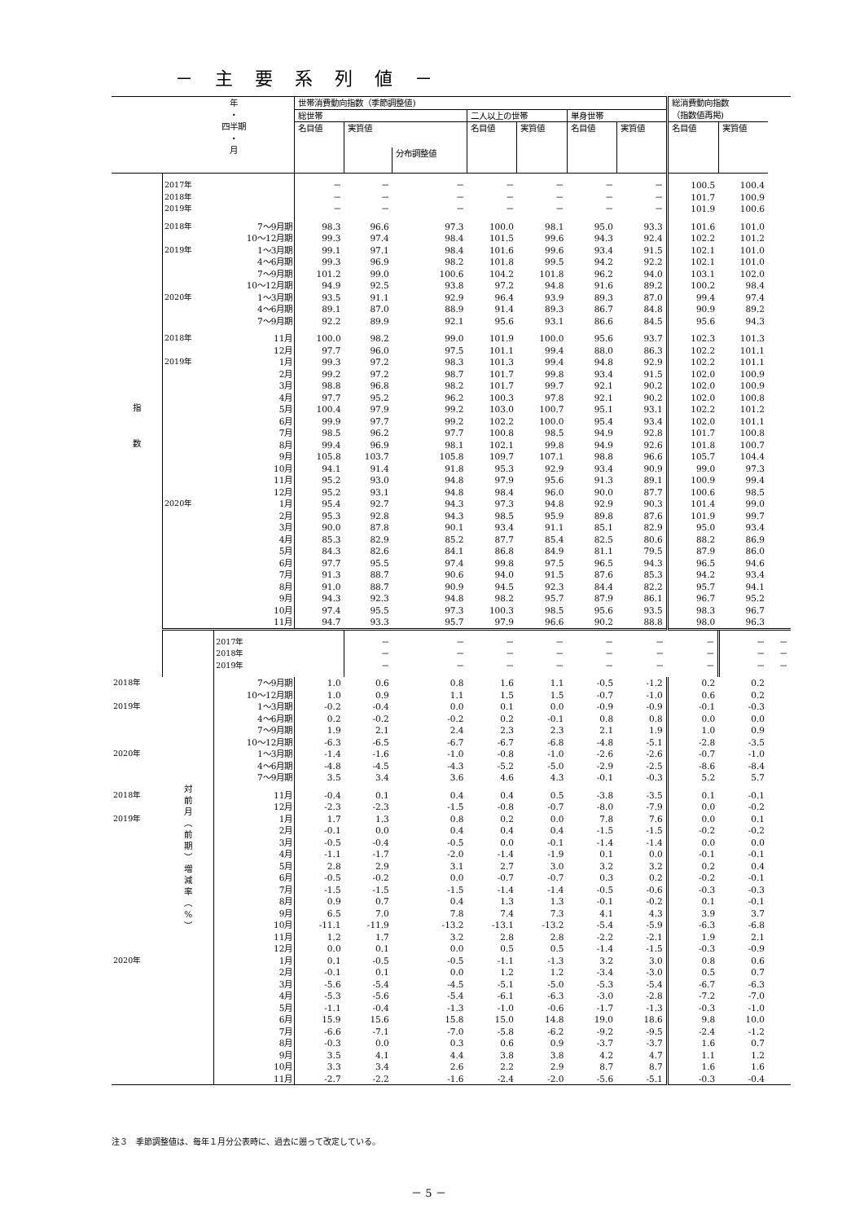－ 主 要 系 列 値 －
| 年 ・ 四半期 ・ 月 | | | 世帯消費動向指数（季節調整値) | | | | | | | 総消費動向指数 | | |
| --- | --- | --- | --- | --- | --- | --- | --- | --- | --- | --- | --- | --- |
| | | | 総世帯 | | | 二人以上の世帯 | | 単身世帯 | | （指数値再掲) | | |
| | | | 名目値 | 実質値 | | 名目値 | 実質値 | 名目値 | 実質値 | 名目値 | 実質値 | |
| | | | | | 分布調整値 | | | | | | | |
| 指 数 | | | | | | | | | | | | |
| | 2017年 | | － | － | － | － | － | － | － | 100.5 | 100.4 | |
| | 2018年 | | － | － | － | － | － | － | － | 101.7 | 100.9 | |
| | 2019年 | | － | － | － | － | － | － | － | 101.9 | 100.6 | |
| | 2018年 | 7～9月期 | 98.3 | 96.6 | 97.3 | 100.0 | 98.1 | 95.0 | 93.3 | 101.6 | 101.0 | |
| | | 10～12月期 | 99.3 | 97.4 | 98.4 | 101.5 | 99.6 | 94.3 | 92.4 | 102.2 | 101.2 | |
| | 2019年 | 1～3月期 | 99.1 | 97.1 | 98.4 | 101.6 | 99.6 | 93.4 | 91.5 | 102.1 | 101.0 | |
| | | 4～6月期 | 99.3 | 96.9 | 98.2 | 101.8 | 99.5 | 94.2 | 92.2 | 102.1 | 101.0 | |
| | | 7～9月期 | 101.2 | 99.0 | 100.6 | 104.2 | 101.8 | 96.2 | 94.0 | 103.1 | 102.0 | |
| | | 10～12月期 | 94.9 | 92.5 | 93.8 | 97.2 | 94.8 | 91.6 | 89.2 | 100.2 | 98.4 | |
| | 2020年 | 1～3月期 | 93.5 | 91.1 | 92.9 | 96.4 | 93.9 | 89.3 | 87.0 | 99.4 | 97.4 | |
| | | 4～6月期 | 89.1 | 87.0 | 88.9 | 91.4 | 89.3 | 86.7 | 84.8 | 90.9 | 89.2 | |
| | | 7～9月期 | 92.2 | 89.9 | 92.1 | 95.6 | 93.1 | 86.6 | 84.5 | 95.6 | 94.3 | |
| | 2018年 | 11月 | 100.0 | 98.2 | 99.0 | 101.9 | 100.0 | 95.6 | 93.7 | 102.3 | 101.3 | |
| | | 12月 | 97.7 | 96.0 | 97.5 | 101.1 | 99.4 | 88.0 | 86.3 | 102.2 | 101.1 | |
| | 2019年 | 1月 | 99.3 | 97.2 | 98.3 | 101.3 | 99.4 | 94.8 | 92.9 | 102.2 | 101.1 | |
| | | 2月 | 99.2 | 97.2 | 98.7 | 101.7 | 99.8 | 93.4 | 91.5 | 102.0 | 100.9 | |
| | | 3月 | 98.8 | 96.8 | 98.2 | 101.7 | 99.7 | 92.1 | 90.2 | 102.0 | 100.9 | |
| | | 4月 | 97.7 | 95.2 | 96.2 | 100.3 | 97.8 | 92.1 | 90.2 | 102.0 | 100.8 | |
| | | 5月 | 100.4 | 97.9 | 99.2 | 103.0 | 100.7 | 95.1 | 93.1 | 102.2 | 101.2 | |
| | | 6月 | 99.9 | 97.7 | 99.2 | 102.2 | 100.0 | 95.4 | 93.4 | 102.0 | 101.1 | |
| | | 7月 | 98.5 | 96.2 | 97.7 | 100.8 | 98.5 | 94.9 | 92.8 | 101.7 | 100.8 | |
| | | 8月 | 99.4 | 96.9 | 98.1 | 102.1 | 99.8 | 94.9 | 92.6 | 101.8 | 100.7 | |
| | | 9月 | 105.8 | 103.7 | 105.8 | 109.7 | 107.1 | 98.8 | 96.6 | 105.7 | 104.4 | |
| | | 10月 | 94.1 | 91.4 | 91.8 | 95.3 | 92.9 | 93.4 | 90.9 | 99.0 | 97.3 | |
| | | 11月 | 95.2 | 93.0 | 94.8 | 97.9 | 95.6 | 91.3 | 89.1 | 100.9 | 99.4 | |
| | | 12月 | 95.2 | 93.1 | 94.8 | 98.4 | 96.0 | 90.0 | 87.7 | 100.6 | 98.5 | |
| | 2020年 | 1月 | 95.4 | 92.7 | 94.3 | 97.3 | 94.8 | 92.9 | 90.3 | 101.4 | 99.0 | |
| | | 2月 | 95.3 | 92.8 | 94.3 | 98.5 | 95.9 | 89.8 | 87.6 | 101.9 | 99.7 | |
| | | 3月 | 90.0 | 87.8 | 90.1 | 93.4 | 91.1 | 85.1 | 82.9 | 95.0 | 93.4 | |
| | | 4月 | 85.3 | 82.9 | 85.2 | 87.7 | 85.4 | 82.5 | 80.6 | 88.2 | 86.9 | |
| | | 5月 | 84.3 | 82.6 | 84.1 | 86.8 | 84.9 | 81.1 | 79.5 | 87.9 | 86.0 | |
| | | 6月 | 97.7 | 95.5 | 97.4 | 99.8 | 97.5 | 96.5 | 94.3 | 96.5 | 94.6 | |
| | | 7月 | 91.3 | 88.7 | 90.6 | 94.0 | 91.5 | 87.6 | 85.3 | 94.2 | 93.4 | |
| | | 8月 | 91.0 | 88.7 | 90.9 | 94.5 | 92.3 | 84.4 | 82.2 | 95.7 | 94.1 | |
| | | 9月 | 94.3 | 92.3 | 94.8 | 98.2 | 95.7 | 87.9 | 86.1 | 96.7 | 95.2 | |
| | | 10月 | 97.4 | 95.5 | 97.3 | 100.3 | 98.5 | 95.6 | 93.5 | 98.3 | 96.7 | |
| | | 11月 | 94.7 | 93.3 | 95.7 | 97.9 | 96.6 | 90.2 | 88.8 | 98.0 | 96.3 | |
| | 対 前 月 ︵ 前 期 ︶ 増 減 率 ︵ % ︶ | | | | | | | | | | | |
| | | 2017年 | | － | － | － | － | － | － | － | － | － |
| | | 2018年 | | － | － | － | － | － | － | － | － | － |
| | | 2019年 | | － | － | － | － | － | － | － | － | － |
| 2018年 | | 7～9月期 | 1.0 | 0.6 | 0.8 | 1.6 | 1.1 | -0.5 | -1.2 | 0.2 | 0.2 | |
| | | 10～12月期 | 1.0 | 0.9 | 1.1 | 1.5 | 1.5 | -0.7 | -1.0 | 0.6 | 0.2 | |
| 2019年 | | 1～3月期 | -0.2 | -0.4 | 0.0 | 0.1 | 0.0 | -0.9 | -0.9 | -0.1 | -0.3 | |
| | | 4～6月期 | 0.2 | -0.2 | -0.2 | 0.2 | -0.1 | 0.8 | 0.8 | 0.0 | 0.0 | |
| | | 7～9月期 | 1.9 | 2.1 | 2.4 | 2.3 | 2.3 | 2.1 | 1.9 | 1.0 | 0.9 | |
| | | 10～12月期 | -6.3 | -6.5 | -6.7 | -6.7 | -6.8 | -4.8 | -5.1 | -2.8 | -3.5 | |
| 2020年 | | 1～3月期 | -1.4 | -1.6 | -1.0 | -0.8 | -1.0 | -2.6 | -2.6 | -0.7 | -1.0 | |
| | | 4～6月期 | -4.8 | -4.5 | -4.3 | -5.2 | -5.0 | -2.9 | -2.5 | -8.6 | -8.4 | |
| | | 7～9月期 | 3.5 | 3.4 | 3.6 | 4.6 | 4.3 | -0.1 | -0.3 | 5.2 | 5.7 | |
| 2018年 | | 11月 | -0.4 | 0.1 | 0.4 | 0.4 | 0.5 | -3.8 | -3.5 | 0.1 | -0.1 | |
| | | 12月 | -2.3 | -2.3 | -1.5 | -0.8 | -0.7 | -8.0 | -7.9 | 0.0 | -0.2 | |
| 2019年 | | 1月 | 1.7 | 1.3 | 0.8 | 0.2 | 0.0 | 7.8 | 7.6 | 0.0 | 0.1 | |
| | | 2月 | -0.1 | 0.0 | 0.4 | 0.4 | 0.4 | -1.5 | -1.5 | -0.2 | -0.2 | |
| | | 3月 | -0.5 | -0.4 | -0.5 | 0.0 | -0.1 | -1.4 | -1.4 | 0.0 | 0.0 | |
| | | 4月 | -1.1 | -1.7 | -2.0 | -1.4 | -1.9 | 0.1 | 0.0 | -0.1 | -0.1 | |
| | | 5月 | 2.8 | 2.9 | 3.1 | 2.7 | 3.0 | 3.2 | 3.2 | 0.2 | 0.4 | |
| | | 6月 | -0.5 | -0.2 | 0.0 | -0.7 | -0.7 | 0.3 | 0.2 | -0.2 | -0.1 | |
| | | 7月 | -1.5 | -1.5 | -1.5 | -1.4 | -1.4 | -0.5 | -0.6 | -0.3 | -0.3 | |
| | | 8月 | 0.9 | 0.7 | 0.4 | 1.3 | 1.3 | -0.1 | -0.2 | 0.1 | -0.1 | |
| | | 9月 | 6.5 | 7.0 | 7.8 | 7.4 | 7.3 | 4.1 | 4.3 | 3.9 | 3.7 | |
| | | 10月 | -11.1 | -11.9 | -13.2 | -13.1 | -13.2 | -5.4 | -5.9 | -6.3 | -6.8 | |
| | | 11月 | 1.2 | 1.7 | 3.2 | 2.8 | 2.8 | -2.2 | -2.1 | 1.9 | 2.1 | |
| | | 12月 | 0.0 | 0.1 | 0.0 | 0.5 | 0.5 | -1.4 | -1.5 | -0.3 | -0.9 | |
| 2020年 | | 1月 | 0.1 | -0.5 | -0.5 | -1.1 | -1.3 | 3.2 | 3.0 | 0.8 | 0.6 | |
| | | 2月 | -0.1 | 0.1 | 0.0 | 1.2 | 1.2 | -3.4 | -3.0 | 0.5 | 0.7 | |
| | | 3月 | -5.6 | -5.4 | -4.5 | -5.1 | -5.0 | -5.3 | -5.4 | -6.7 | -6.3 | |
| | | 4月 | -5.3 | -5.6 | -5.4 | -6.1 | -6.3 | -3.0 | -2.8 | -7.2 | -7.0 | |
| | | 5月 | -1.1 | -0.4 | -1.3 | -1.0 | -0.6 | -1.7 | -1.3 | -0.3 | -1.0 | |
| | | 6月 | 15.9 | 15.6 | 15.8 | 15.0 | 14.8 | 19.0 | 18.6 | 9.8 | 10.0 | |
| | | 7月 | -6.6 | -7.1 | -7.0 | -5.8 | -6.2 | -9.2 | -9.5 | -2.4 | -1.2 | |
| | | 8月 | -0.3 | 0.0 | 0.3 | 0.6 | 0.9 | -3.7 | -3.7 | 1.6 | 0.7 | |
| | | 9月 | 3.5 | 4.1 | 4.4 | 3.8 | 3.8 | 4.2 | 4.7 | 1.1 | 1.2 | |
| | | 10月 | 3.3 | 3.4 | 2.6 | 2.2 | 2.9 | 8.7 | 8.7 | 1.6 | 1.6 | |
| | | 11月 | -2.7 | -2.2 | -1.6 | -2.4 | -2.0 | -5.6 | -5.1 | -0.3 | -0.4 | |
注３　季節調整値は、毎年１月分公表時に、過去に遡って改定している。
－ 5 －